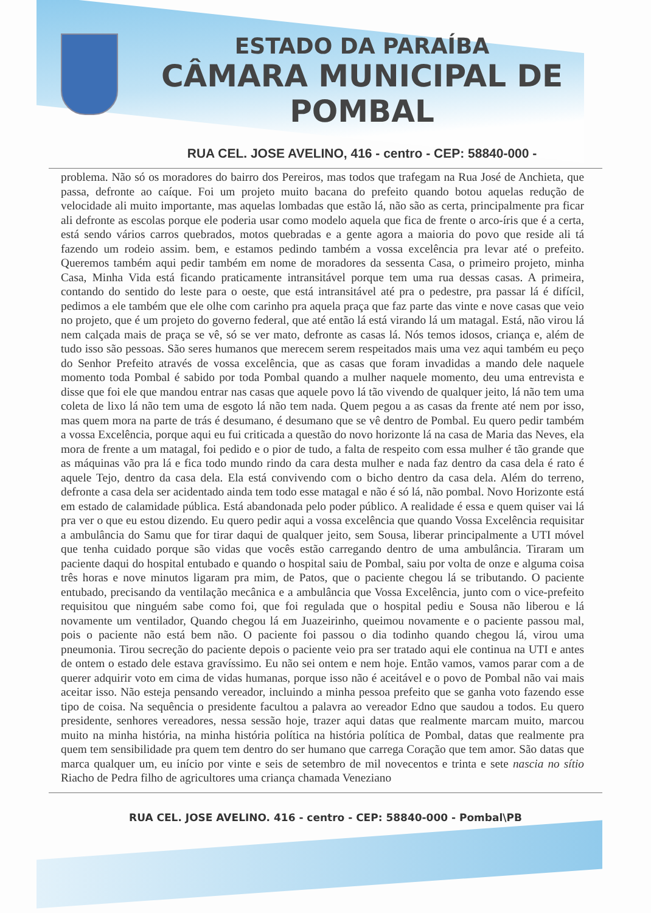ESTADO DA PARAÍBA
CÂMARA MUNICIPAL DE
POMBAL
RUA CEL. JOSE AVELINO, 416 - centro - CEP: 58840-000 -
problema. Não só os moradores do bairro dos Pereiros, mas todos que trafegam na Rua José de Anchieta, que passa, defronte ao caíque. Foi um projeto muito bacana do prefeito quando botou aquelas redução de velocidade ali muito importante, mas aquelas lombadas que estão lá, não são as certa, principalmente pra ficar ali defronte as escolas porque ele poderia usar como modelo aquela que fica de frente o arco-íris que é a certa, está sendo vários carros quebrados, motos quebradas e a gente agora a maioria do povo que reside ali tá fazendo um rodeio assim. bem, e estamos pedindo também a vossa excelência pra levar até o prefeito. Queremos também aqui pedir também em nome de moradores da sessenta Casa, o primeiro projeto, minha Casa, Minha Vida está ficando praticamente intransitável porque tem uma rua dessas casas. A primeira, contando do sentido do leste para o oeste, que está intransitável até pra o pedestre, pra passar lá é difícil, pedimos a ele também que ele olhe com carinho pra aquela praça que faz parte das vinte e nove casas que veio no projeto, que é um projeto do governo federal, que até então lá está virando lá um matagal. Está, não virou lá nem calçada mais de praça se vê, só se ver mato, defronte as casas lá. Nós temos idosos, criança e, além de tudo isso são pessoas. São seres humanos que merecem serem respeitados mais uma vez aqui também eu peço do Senhor Prefeito através de vossa excelência, que as casas que foram invadidas a mando dele naquele momento toda Pombal é sabido por toda Pombal quando a mulher naquele momento, deu uma entrevista e disse que foi ele que mandou entrar nas casas que aquele povo lá tão vivendo de qualquer jeito, lá não tem uma coleta de lixo lá não tem uma de esgoto lá não tem nada. Quem pegou a as casas da frente até nem por isso, mas quem mora na parte de trás é desumano, é desumano que se vê dentro de Pombal. Eu quero pedir também a vossa Excelência, porque aqui eu fui criticada a questão do novo horizonte lá na casa de Maria das Neves, ela mora de frente a um matagal, foi pedido e o pior de tudo, a falta de respeito com essa mulher é tão grande que as máquinas vão pra lá e fica todo mundo rindo da cara desta mulher e nada faz dentro da casa dela é rato é aquele Tejo, dentro da casa dela. Ela está convivendo com o bicho dentro da casa dela. Além do terreno, defronte a casa dela ser acidentado ainda tem todo esse matagal e não é só lá, não pombal. Novo Horizonte está em estado de calamidade pública. Está abandonada pelo poder público. A realidade é essa e quem quiser vai lá pra ver o que eu estou dizendo. Eu quero pedir aqui a vossa excelência que quando Vossa Excelência requisitar a ambulância do Samu que for tirar daqui de qualquer jeito, sem Sousa, liberar principalmente a UTI móvel que tenha cuidado porque são vidas que vocês estão carregando dentro de uma ambulância. Tiraram um paciente daqui do hospital entubado e quando o hospital saiu de Pombal, saiu por volta de onze e alguma coisa três horas e nove minutos ligaram pra mim, de Patos, que o paciente chegou lá se tributando. O paciente entubado, precisando da ventilação mecânica e a ambulância que Vossa Excelência, junto com o vice-prefeito requisitou que ninguém sabe como foi, que foi regulada que o hospital pediu e Sousa não liberou e lá novamente um ventilador, Quando chegou lá em Juazeirinho, queimou novamente e o paciente passou mal, pois o paciente não está bem não. O paciente foi passou o dia todinho quando chegou lá, virou uma pneumonia. Tirou secreção do paciente depois o paciente veio pra ser tratado aqui ele continua na UTI e antes de ontem o estado dele estava gravíssimo. Eu não sei ontem e nem hoje. Então vamos, vamos parar com a de querer adquirir voto em cima de vidas humanas, porque isso não é aceitável e o povo de Pombal não vai mais aceitar isso. Não esteja pensando vereador, incluindo a minha pessoa prefeito que se ganha voto fazendo esse tipo de coisa. Na sequência o presidente facultou a palavra ao vereador Edno que saudou a todos. Eu quero presidente, senhores vereadores, nessa sessão hoje, trazer aqui datas que realmente marcam muito, marcou muito na minha história, na minha história política na história política de Pombal, datas que realmente pra quem tem sensibilidade pra quem tem dentro do ser humano que carrega Coração que tem amor. São datas que marca qualquer um, eu início por vinte e seis de setembro de mil novecentos e trinta e sete nascia no sítio Riacho de Pedra filho de agricultores uma criança chamada Veneziano
RUA CEL. JOSE AVELINO. 416 - centro - CEP: 58840-000 - Pombal\PB